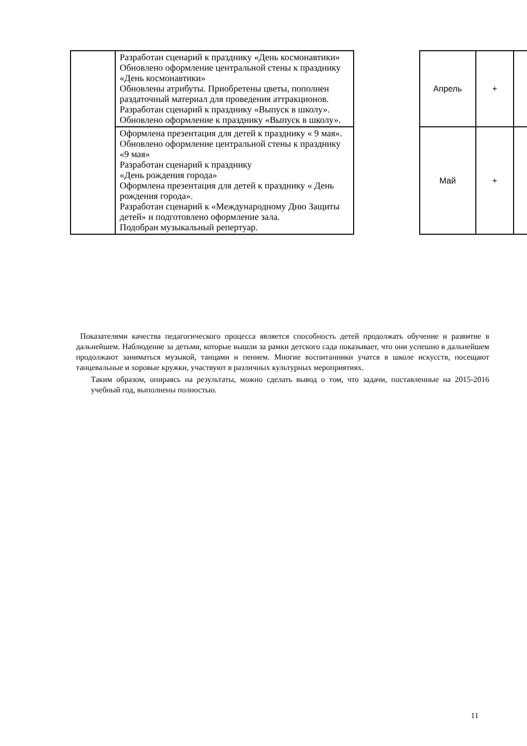| | Разработан сценарий к празднику «День космонавтики» Обновлено оформление центральной стены к празднику «День космонавтики» Обновлены атрибуты. Приобретены цветы, пополнен раздаточный материал для проведения аттракционов. Разработан сценарий к празднику «Выпуск в школу». Обновлено оформление к празднику «Выпуск в школу». | | Апрель | + | |
| | Оформлена презентация для детей к празднику « 9 мая». Обновлено оформление центральной стены к празднику «9 мая» Разработан сценарий к празднику «День рождения города» Оформлена презентация для детей к празднику « День рождения города». Разработан сценарий к «Международному Дню Защиты детей» и подготовлено оформление зала. Подобран музыкальный репертуар. | | Май | + | |
Показателями качества педагогического процесса является способность детей продолжать обучение и развитие в дальнейшем. Наблюдение за детьми, которые вышли за рамки детского сада показывает, что они успешно в дальнейшем продолжают заниматься музыкой, танцами и пением. Многие воспитанники учатся в школе искусств, посещают танцевальные и хоровые кружки, участвуют в различных культурных мероприятиях.
Таким образом, опираясь на результаты, можно сделать вывод о том, что задачи, поставленные на 2015-2016 учебный год, выполнены полностью.
11